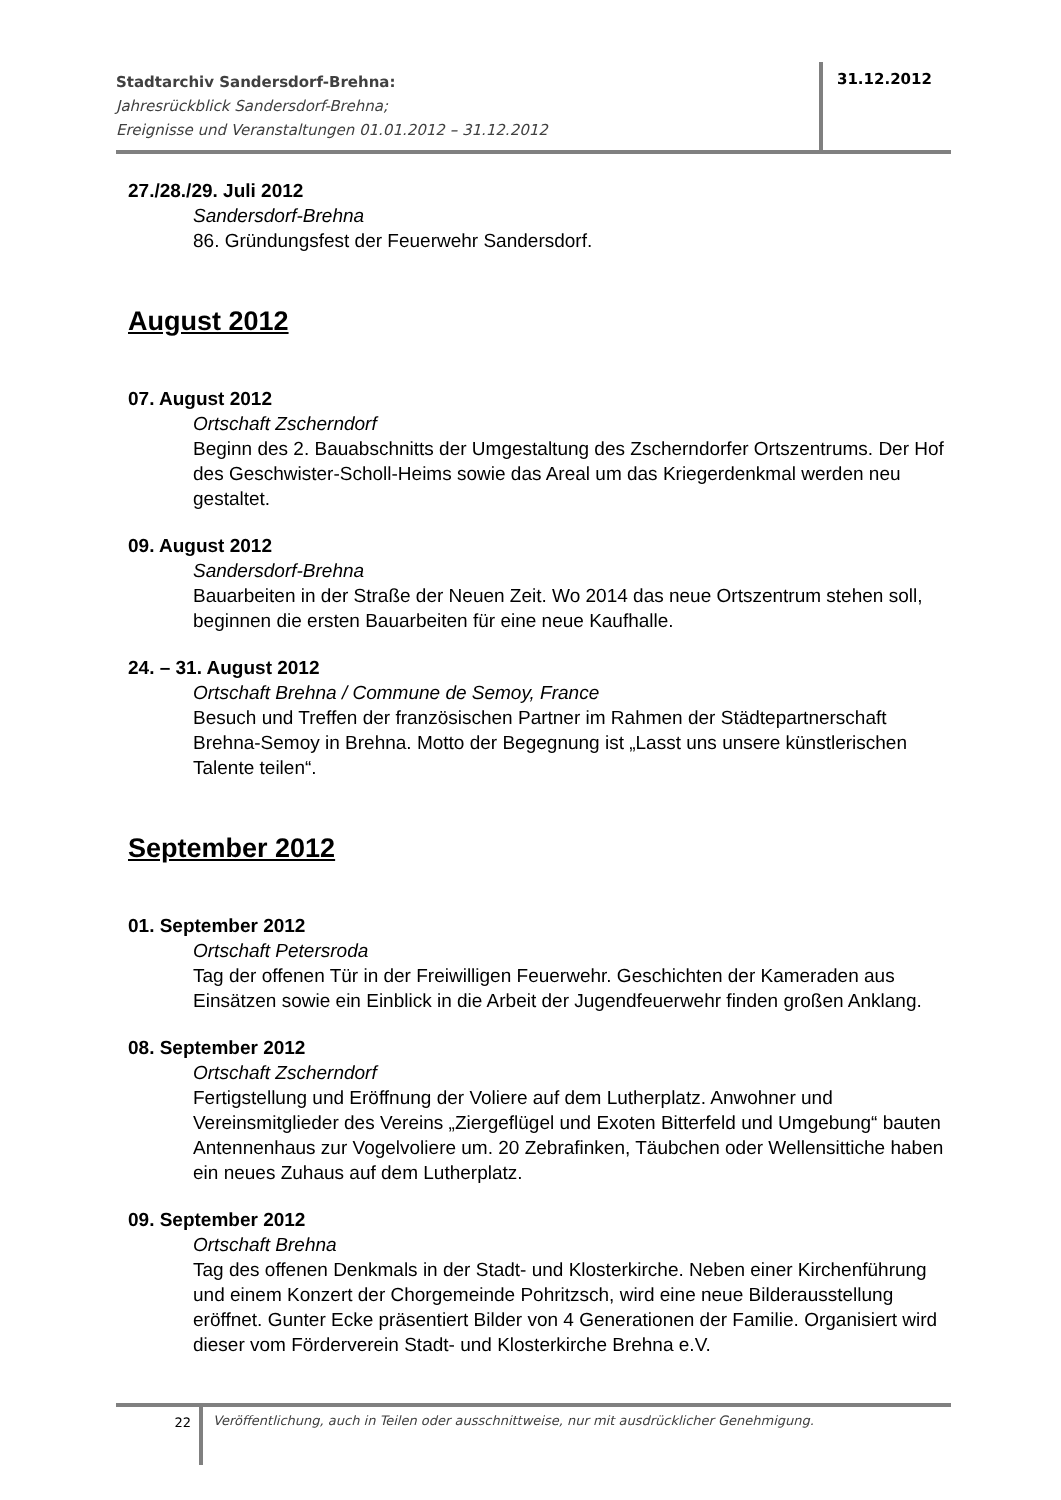Stadtarchiv Sandersdorf-Brehna:
Jahresrückblick Sandersdorf-Brehna;
Ereignisse und Veranstaltungen 01.01.2012 – 31.12.2012
31.12.2012
27./28./29. Juli 2012
Sandersdorf-Brehna
86. Gründungsfest der Feuerwehr Sandersdorf.
August 2012
07. August 2012
Ortschaft Zscherndorf
Beginn des 2. Bauabschnitts der Umgestaltung des Zscherndorfer Ortszentrums. Der Hof des Geschwister-Scholl-Heims sowie das Areal um das Kriegerdenkmal werden neu gestaltet.
09. August 2012
Sandersdorf-Brehna
Bauarbeiten in der Straße der Neuen Zeit. Wo 2014 das neue Ortszentrum stehen soll, beginnen die ersten Bauarbeiten für eine neue Kaufhalle.
24. – 31. August 2012
Ortschaft Brehna / Commune de Semoy, France
Besuch und Treffen der französischen Partner im Rahmen der Städtepartnerschaft Brehna-Semoy in Brehna. Motto der Begegnung ist „Lasst uns unsere künstlerischen Talente teilen“.
September 2012
01. September 2012
Ortschaft Petersroda
Tag der offenen Tür in der Freiwilligen Feuerwehr. Geschichten der Kameraden aus Einsätzen sowie ein Einblick in die Arbeit der Jugendfeuerwehr finden großen Anklang.
08. September 2012
Ortschaft Zscherndorf
Fertigstellung und Eröffnung der Voliere auf dem Lutherplatz. Anwohner und Vereinsmitglieder des Vereins „Ziergeflügel und Exoten Bitterfeld und Umgebung“ bauten Antennenhaus zur Vogelvoliere um. 20 Zebrafinken, Täubchen oder Wellensittiche haben ein neues Zuhaus auf dem Lutherplatz.
09. September 2012
Ortschaft Brehna
Tag des offenen Denkmals in der Stadt- und Klosterkirche. Neben einer Kirchenführung und einem Konzert der Chorgemeinde Pohritzsch, wird eine neue Bilderausstellung eröffnet. Gunter Ecke präsentiert Bilder von 4 Generationen der Familie. Organisiert wird dieser vom Förderverein Stadt- und Klosterkirche Brehna e.V.
22
Veröffentlichung, auch in Teilen oder ausschnittweise, nur mit ausdrücklicher Genehmigung.